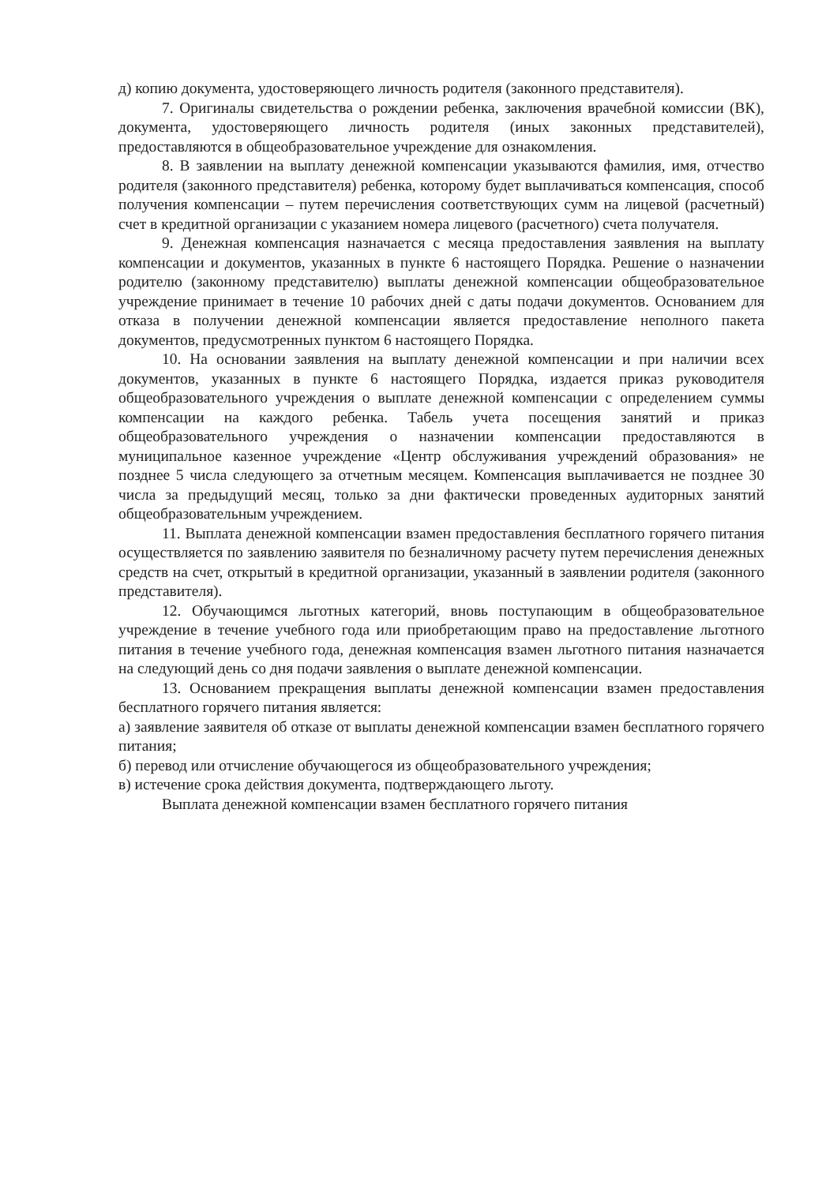д) копию документа, удостоверяющего личность родителя (законного представителя).
7. Оригиналы свидетельства о рождении ребенка, заключения врачебной комиссии (ВК), документа, удостоверяющего личность родителя (иных законных представителей), предоставляются в общеобразовательное учреждение для ознакомления.
8. В заявлении на выплату денежной компенсации указываются фамилия, имя, отчество родителя (законного представителя) ребенка, которому будет выплачиваться компенсация, способ получения компенсации – путем перечисления соответствующих сумм на лицевой (расчетный) счет в кредитной организации с указанием номера лицевого (расчетного) счета получателя.
9. Денежная компенсация назначается с месяца предоставления заявления на выплату компенсации и документов, указанных в пункте 6 настоящего Порядка. Решение о назначении родителю (законному представителю) выплаты денежной компенсации общеобразовательное учреждение принимает в течение 10 рабочих дней с даты подачи документов. Основанием для отказа в получении денежной компенсации является предоставление неполного пакета документов, предусмотренных пунктом 6 настоящего Порядка.
10. На основании заявления на выплату денежной компенсации и при наличии всех документов, указанных в пункте 6 настоящего Порядка, издается приказ руководителя общеобразовательного учреждения о выплате денежной компенсации с определением суммы компенсации на каждого ребенка. Табель учета посещения занятий и приказ общеобразовательного учреждения о назначении компенсации предоставляются в муниципальное казенное учреждение «Центр обслуживания учреждений образования» не позднее 5 числа следующего за отчетным месяцем. Компенсация выплачивается не позднее 30 числа за предыдущий месяц, только за дни фактически проведенных аудиторных занятий общеобразовательным учреждением.
11. Выплата денежной компенсации взамен предоставления бесплатного горячего питания осуществляется по заявлению заявителя по безналичному расчету путем перечисления денежных средств на счет, открытый в кредитной организации, указанный в заявлении родителя (законного представителя).
12. Обучающимся льготных категорий, вновь поступающим в общеобразовательное учреждение в течение учебного года или приобретающим право на предоставление льготного питания в течение учебного года, денежная компенсация взамен льготного питания назначается на следующий день со дня подачи заявления о выплате денежной компенсации.
13. Основанием прекращения выплаты денежной компенсации взамен предоставления бесплатного горячего питания является:
а) заявление заявителя об отказе от выплаты денежной компенсации взамен бесплатного горячего питания;
б) перевод или отчисление обучающегося из общеобразовательного учреждения;
в) истечение срока действия документа, подтверждающего льготу.
Выплата денежной компенсации взамен бесплатного горячего питания